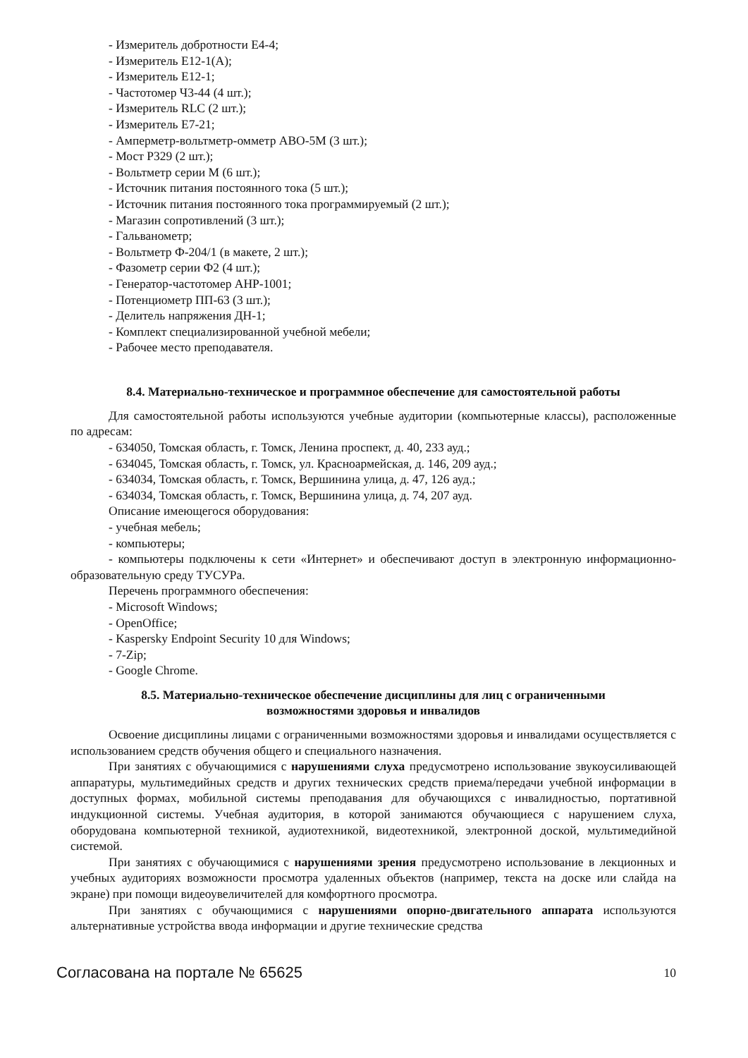- Измеритель добротности Е4-4;
- Измеритель Е12-1(А);
- Измеритель Е12-1;
- Частотомер Ч3-44 (4 шт.);
- Измеритель RLC (2 шт.);
- Измеритель Е7-21;
- Амперметр-вольтметр-омметр АВО-5М (3 шт.);
- Мост Р329 (2 шт.);
- Вольтметр серии М (6 шт.);
- Источник питания постоянного тока (5 шт.);
- Источник питания постоянного тока программируемый (2 шт.);
- Магазин сопротивлений (3 шт.);
- Гальванометр;
- Вольтметр Ф-204/1 (в макете, 2 шт.);
- Фазометр серии Ф2 (4 шт.);
- Генератор-частотомер АНР-1001;
- Потенциометр ПП-63 (3 шт.);
- Делитель напряжения ДН-1;
- Комплект специализированной учебной мебели;
- Рабочее место преподавателя.
8.4. Материально-техническое и программное обеспечение для самостоятельной работы
Для самостоятельной работы используются учебные аудитории (компьютерные классы), расположенные по адресам:
- 634050, Томская область, г. Томск, Ленина проспект, д. 40, 233 ауд.;
- 634045, Томская область, г. Томск, ул. Красноармейская, д. 146, 209 ауд.;
- 634034, Томская область, г. Томск, Вершинина улица, д. 47, 126 ауд.;
- 634034, Томская область, г. Томск, Вершинина улица, д. 74, 207 ауд.
Описание имеющегося оборудования:
- учебная мебель;
- компьютеры;
- компьютеры подключены к сети «Интернет» и обеспечивают доступ в электронную информационно-образовательную среду ТУСУРа.
Перечень программного обеспечения:
- Microsoft Windows;
- OpenOffice;
- Kaspersky Endpoint Security 10 для Windows;
- 7-Zip;
- Google Chrome.
8.5. Материально-техническое обеспечение дисциплины для лиц с ограниченными
возможностями здоровья и инвалидов
Освоение дисциплины лицами с ограниченными возможностями здоровья и инвалидами осуществляется с использованием средств обучения общего и специального назначения.
При занятиях с обучающимися с нарушениями слуха предусмотрено использование звукоусиливающей аппаратуры, мультимедийных средств и других технических средств приема/передачи учебной информации в доступных формах, мобильной системы преподавания для обучающихся с инвалидностью, портативной индукционной системы. Учебная аудитория, в которой занимаются обучающиеся с нарушением слуха, оборудована компьютерной техникой, аудиотехникой, видеотехникой, электронной доской, мультимедийной системой.
При занятиях с обучающимися с нарушениями зрения предусмотрено использование в лекционных и учебных аудиториях возможности просмотра удаленных объектов (например, текста на доске или слайда на экране) при помощи видеоувеличителей для комфортного просмотра.
При занятиях с обучающимися с нарушениями опорно-двигательного аппарата используются альтернативные устройства ввода информации и другие технические средства
Согласована на портале № 65625 10